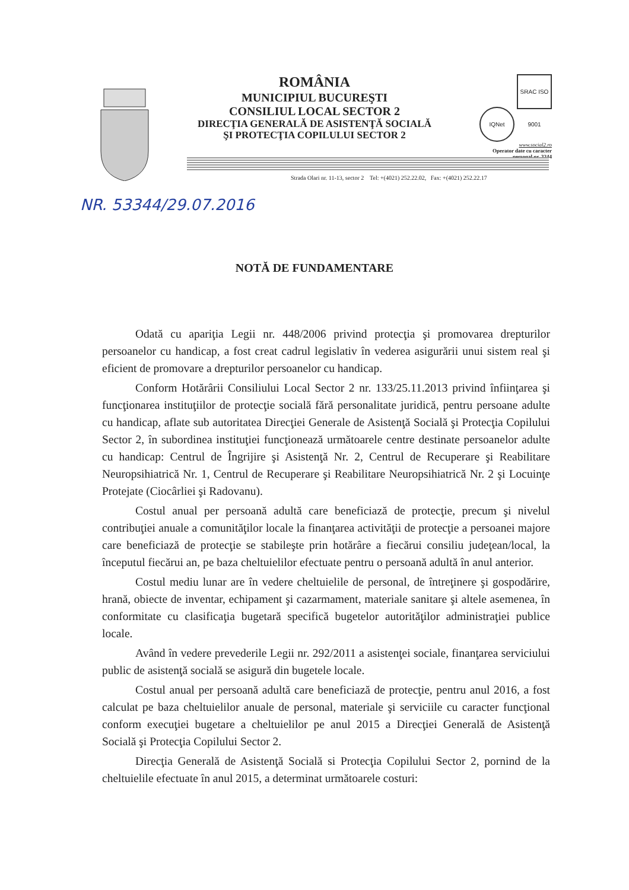ROMÂNIA
MUNICIPIUL BUCUREŞTI
CONSILIUL LOCAL SECTOR 2
DIRECŢIA GENERALĂ DE ASISTENŢĂ SOCIALĂ
ŞI PROTECŢIA COPILULUI SECTOR 2
IQNet SRAC ISO 9001
www.social2.ro
Operator date cu caracter personal nr. 3244
Strada Olari nr. 11-13, sector 2 Tel: +(4021) 252.22.02, Fax: +(4021) 252.22.17
NR. 53344/29.07.2016
NOTĂ DE FUNDAMENTARE
Odată cu apariţia Legii nr. 448/2006 privind protecţia şi promovarea drepturilor persoanelor cu handicap, a fost creat cadrul legislativ în vederea asigurării unui sistem real şi eficient de promovare a drepturilor persoanelor cu handicap.
Conform Hotărârii Consiliului Local Sector 2 nr. 133/25.11.2013 privind înfiinţarea şi funcţionarea instituţiilor de protecţie socială fără personalitate juridică, pentru persoane adulte cu handicap, aflate sub autoritatea Direcţiei Generale de Asistenţă Socială şi Protecţia Copilului Sector 2, în subordinea instituţiei funcţionează următoarele centre destinate persoanelor adulte cu handicap: Centrul de Îngrijire şi Asistenţă Nr. 2, Centrul de Recuperare şi Reabilitare Neuropsihiatrică Nr. 1, Centrul de Recuperare şi Reabilitare Neuropsihiatrică Nr. 2 şi Locuinţe Protejate (Ciocârliei şi Radovanu).
Costul anual per persoană adultă care beneficiază de protecţie, precum şi nivelul contribuţiei anuale a comunităţilor locale la finanţarea activităţii de protecţie a persoanei majore care beneficiază de protecţie se stabileşte prin hotărâre a fiecărui consiliu judeţean/local, la începutul fiecărui an, pe baza cheltuielilor efectuate pentru o persoană adultă în anul anterior.
Costul mediu lunar are în vedere cheltuielile de personal, de întreţinere şi gospodărire, hrană, obiecte de inventar, echipament şi cazarmament, materiale sanitare şi altele asemenea, în conformitate cu clasificaţia bugetară specifică bugetelor autorităţilor administraţiei publice locale.
Având în vedere prevederile Legii nr. 292/2011 a asistenţei sociale, finanţarea serviciului public de asistenţă socială se asigură din bugetele locale.
Costul anual per persoană adultă care beneficiază de protecţie, pentru anul 2016, a fost calculat pe baza cheltuielilor anuale de personal, materiale şi serviciile cu caracter funcţional conform execuţiei bugetare a cheltuielilor pe anul 2015 a Direcţiei Generală de Asistenţă Socială şi Protecţia Copilului Sector 2.
Direcţia Generală de Asistenţă Socială si Protecţia Copilului Sector 2, pornind de la cheltuielile efectuate în anul 2015, a determinat următoarele costuri: